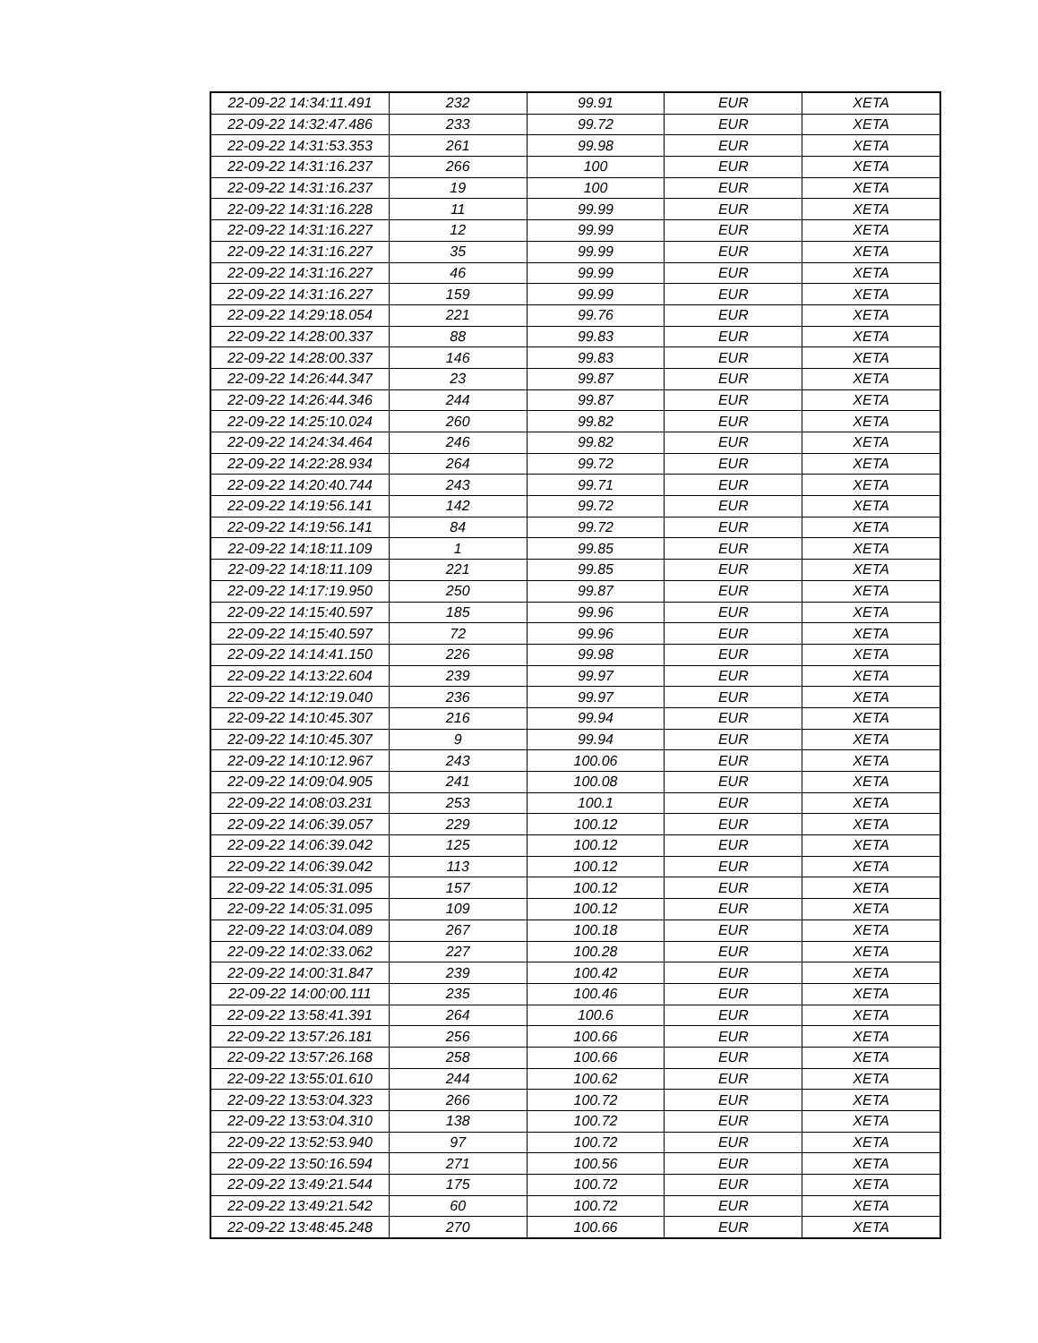| 22-09-22 14:34:11.491 | 232 | 99.91 | EUR | XETA |
| 22-09-22 14:32:47.486 | 233 | 99.72 | EUR | XETA |
| 22-09-22 14:31:53.353 | 261 | 99.98 | EUR | XETA |
| 22-09-22 14:31:16.237 | 266 | 100 | EUR | XETA |
| 22-09-22 14:31:16.237 | 19 | 100 | EUR | XETA |
| 22-09-22 14:31:16.228 | 11 | 99.99 | EUR | XETA |
| 22-09-22 14:31:16.227 | 12 | 99.99 | EUR | XETA |
| 22-09-22 14:31:16.227 | 35 | 99.99 | EUR | XETA |
| 22-09-22 14:31:16.227 | 46 | 99.99 | EUR | XETA |
| 22-09-22 14:31:16.227 | 159 | 99.99 | EUR | XETA |
| 22-09-22 14:29:18.054 | 221 | 99.76 | EUR | XETA |
| 22-09-22 14:28:00.337 | 88 | 99.83 | EUR | XETA |
| 22-09-22 14:28:00.337 | 146 | 99.83 | EUR | XETA |
| 22-09-22 14:26:44.347 | 23 | 99.87 | EUR | XETA |
| 22-09-22 14:26:44.346 | 244 | 99.87 | EUR | XETA |
| 22-09-22 14:25:10.024 | 260 | 99.82 | EUR | XETA |
| 22-09-22 14:24:34.464 | 246 | 99.82 | EUR | XETA |
| 22-09-22 14:22:28.934 | 264 | 99.72 | EUR | XETA |
| 22-09-22 14:20:40.744 | 243 | 99.71 | EUR | XETA |
| 22-09-22 14:19:56.141 | 142 | 99.72 | EUR | XETA |
| 22-09-22 14:19:56.141 | 84 | 99.72 | EUR | XETA |
| 22-09-22 14:18:11.109 | 1 | 99.85 | EUR | XETA |
| 22-09-22 14:18:11.109 | 221 | 99.85 | EUR | XETA |
| 22-09-22 14:17:19.950 | 250 | 99.87 | EUR | XETA |
| 22-09-22 14:15:40.597 | 185 | 99.96 | EUR | XETA |
| 22-09-22 14:15:40.597 | 72 | 99.96 | EUR | XETA |
| 22-09-22 14:14:41.150 | 226 | 99.98 | EUR | XETA |
| 22-09-22 14:13:22.604 | 239 | 99.97 | EUR | XETA |
| 22-09-22 14:12:19.040 | 236 | 99.97 | EUR | XETA |
| 22-09-22 14:10:45.307 | 216 | 99.94 | EUR | XETA |
| 22-09-22 14:10:45.307 | 9 | 99.94 | EUR | XETA |
| 22-09-22 14:10:12.967 | 243 | 100.06 | EUR | XETA |
| 22-09-22 14:09:04.905 | 241 | 100.08 | EUR | XETA |
| 22-09-22 14:08:03.231 | 253 | 100.1 | EUR | XETA |
| 22-09-22 14:06:39.057 | 229 | 100.12 | EUR | XETA |
| 22-09-22 14:06:39.042 | 125 | 100.12 | EUR | XETA |
| 22-09-22 14:06:39.042 | 113 | 100.12 | EUR | XETA |
| 22-09-22 14:05:31.095 | 157 | 100.12 | EUR | XETA |
| 22-09-22 14:05:31.095 | 109 | 100.12 | EUR | XETA |
| 22-09-22 14:03:04.089 | 267 | 100.18 | EUR | XETA |
| 22-09-22 14:02:33.062 | 227 | 100.28 | EUR | XETA |
| 22-09-22 14:00:31.847 | 239 | 100.42 | EUR | XETA |
| 22-09-22 14:00:00.111 | 235 | 100.46 | EUR | XETA |
| 22-09-22 13:58:41.391 | 264 | 100.6 | EUR | XETA |
| 22-09-22 13:57:26.181 | 256 | 100.66 | EUR | XETA |
| 22-09-22 13:57:26.168 | 258 | 100.66 | EUR | XETA |
| 22-09-22 13:55:01.610 | 244 | 100.62 | EUR | XETA |
| 22-09-22 13:53:04.323 | 266 | 100.72 | EUR | XETA |
| 22-09-22 13:53:04.310 | 138 | 100.72 | EUR | XETA |
| 22-09-22 13:52:53.940 | 97 | 100.72 | EUR | XETA |
| 22-09-22 13:50:16.594 | 271 | 100.56 | EUR | XETA |
| 22-09-22 13:49:21.544 | 175 | 100.72 | EUR | XETA |
| 22-09-22 13:49:21.542 | 60 | 100.72 | EUR | XETA |
| 22-09-22 13:48:45.248 | 270 | 100.66 | EUR | XETA |